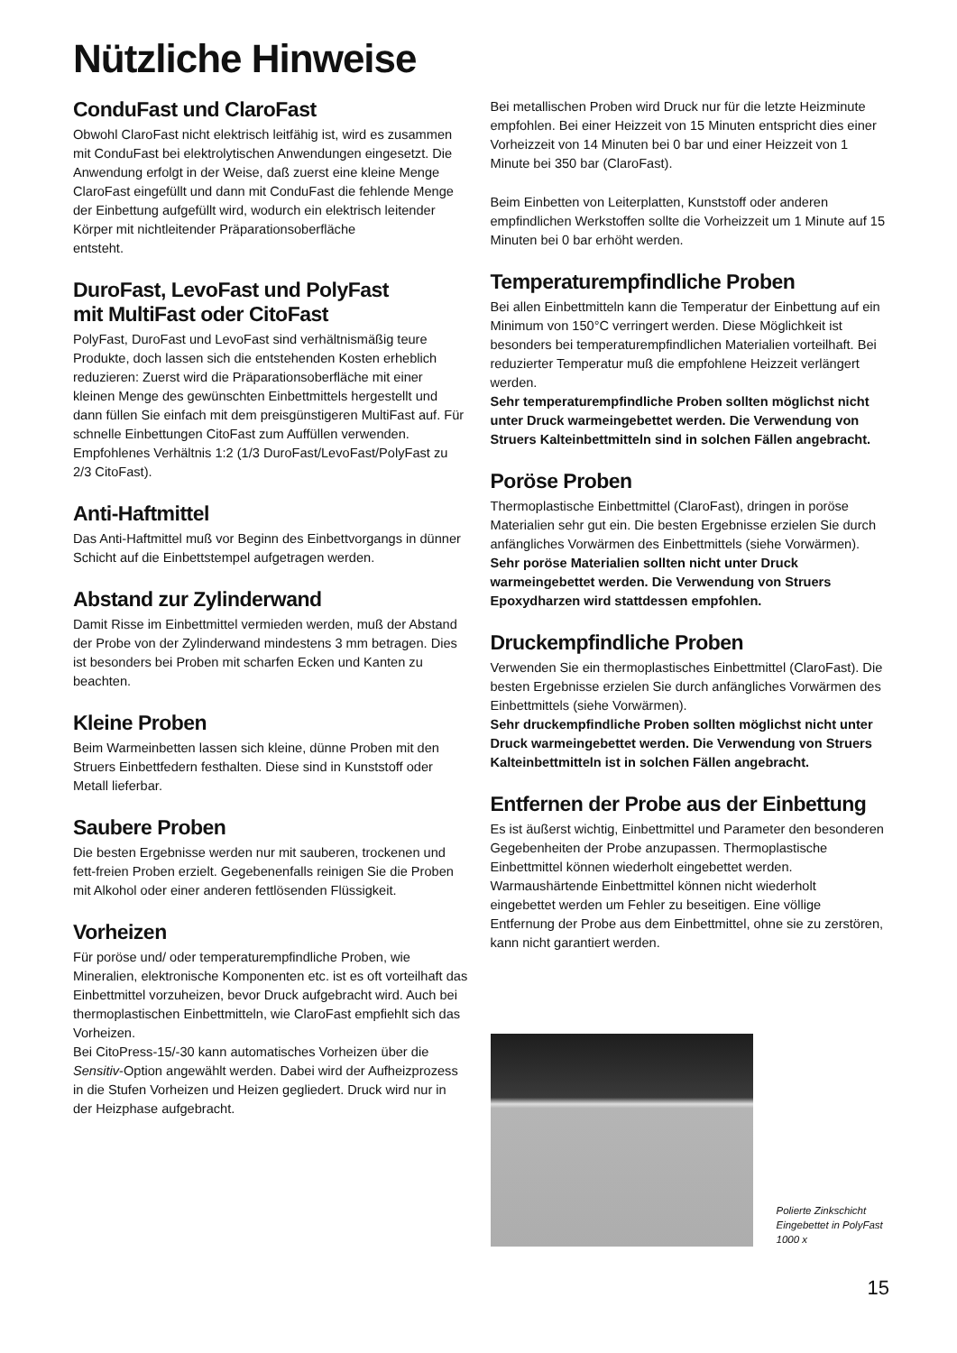Nützliche Hinweise
ConduFast und ClaroFast
Obwohl ClaroFast nicht elektrisch leitfähig ist, wird es zusammen mit ConduFast bei elektrolytischen Anwendungen eingesetzt. Die Anwendung erfolgt in der Weise, daß zuerst eine kleine Menge ClaroFast eingefüllt und dann mit ConduFast die fehlende Menge der Einbettung aufgefüllt wird, wodurch ein elektrisch leitender Körper mit nichtleitender Präparationsoberfläche
entsteht.
DuroFast, LevoFast und PolyFast
mit MultiFast oder CitoFast
PolyFast, DuroFast und LevoFast sind verhältnismäßig teure Produkte, doch lassen sich die entstehenden Kosten erheblich reduzieren: Zuerst wird die Präparationsoberfläche mit einer kleinen Menge des gewünschten Einbettmittels hergestellt und dann füllen Sie einfach mit dem preisgünstigeren MultiFast auf. Für schnelle Einbettungen CitoFast zum Auffüllen verwenden. Empfohlenes Verhältnis 1:2 (1/3 DuroFast/LevoFast/PolyFast zu 2/3 CitoFast).
Anti-Haftmittel
Das Anti-Haftmittel muß vor Beginn des Einbettvorgangs in dünner Schicht auf die Einbettstempel aufgetragen werden.
Abstand zur Zylinderwand
Damit Risse im Einbettmittel vermieden werden, muß der Abstand der Probe von der Zylinderwand mindestens 3 mm betragen. Dies ist besonders bei Proben mit scharfen Ecken und Kanten zu beachten.
Kleine Proben
Beim Warmeinbetten lassen sich kleine, dünne Proben mit den Struers Einbettfedern festhalten. Diese sind in Kunststoff oder Metall lieferbar.
Saubere Proben
Die besten Ergebnisse werden nur mit sauberen, trockenen und fett-freien Proben erzielt. Gegebenenfalls reinigen Sie die Proben mit Alkohol oder einer anderen fettlösenden Flüssigkeit.
Vorheizen
Für poröse und/ oder temperaturempfindliche Proben, wie Mineralien, elektronische Komponenten etc. ist es oft vorteilhaft das Einbettmittel vorzuheizen, bevor Druck aufgebracht wird. Auch bei thermoplastischen Einbettmitteln, wie ClaroFast empfiehlt sich das Vorheizen.
Bei CitoPress-15/-30 kann automatisches Vorheizen über die Sensitiv-Option angewählt werden. Dabei wird der Aufheizprozess in die Stufen Vorheizen und Heizen gegliedert. Druck wird nur in der Heizphase aufgebracht.
Bei metallischen Proben wird Druck nur für die letzte Heizminute empfohlen. Bei einer Heizzeit von 15 Minuten entspricht dies einer Vorheizzeit von 14 Minuten bei 0 bar und einer Heizzeit von 1 Minute bei 350 bar (ClaroFast).
Beim Einbetten von Leiterplatten, Kunststoff oder anderen empfindlichen Werkstoffen sollte die Vorheizzeit um 1 Minute auf 15 Minuten bei 0 bar erhöht werden.
Temperaturempfindliche Proben
Bei allen Einbettmitteln kann die Temperatur der Einbettung auf ein Minimum von 150°C verringert werden. Diese Möglichkeit ist besonders bei temperaturempfindlichen Materialien vorteilhaft. Bei reduzierter Temperatur muß die empfohlene Heizzeit verlängert werden.
Sehr temperaturempfindliche Proben sollten möglichst nicht unter Druck warmeingebettet werden. Die Verwendung von Struers Kalteinbettmitteln sind in solchen Fällen angebracht.
Poröse Proben
Thermoplastische Einbettmittel (ClaroFast), dringen in poröse Materialien sehr gut ein. Die besten Ergebnisse erzielen Sie durch anfängliches Vorwärmen des Einbettmittels (siehe Vorwärmen).
Sehr poröse Materialien sollten nicht unter Druck warmeingebettet werden. Die Verwendung von Struers Epoxydharzen wird stattdessen empfohlen.
Druckempfindliche Proben
Verwenden Sie ein thermoplastisches Einbettmittel (ClaroFast). Die besten Ergebnisse erzielen Sie durch anfängliches Vorwärmen des Einbettmittels (siehe Vorwärmen).
Sehr druckempfindliche Proben sollten möglichst nicht unter Druck warmeingebettet werden. Die Verwendung von Struers Kalteinbettmitteln ist in solchen Fällen angebracht.
Entfernen der Probe aus der Einbettung
Es ist äußerst wichtig, Einbettmittel und Parameter den besonderen Gegebenheiten der Probe anzupassen. Thermoplastische Einbettmittel können wiederholt eingebettet werden. Warmaushärtende Einbettmittel können nicht wiederholt eingebettet werden um Fehler zu beseitigen. Eine völlige Entfernung der Probe aus dem Einbettmittel, ohne sie zu zerstören, kann nicht garantiert werden.
Polierte Zinkschicht
Eingebettet in PolyFast
1000 x
15